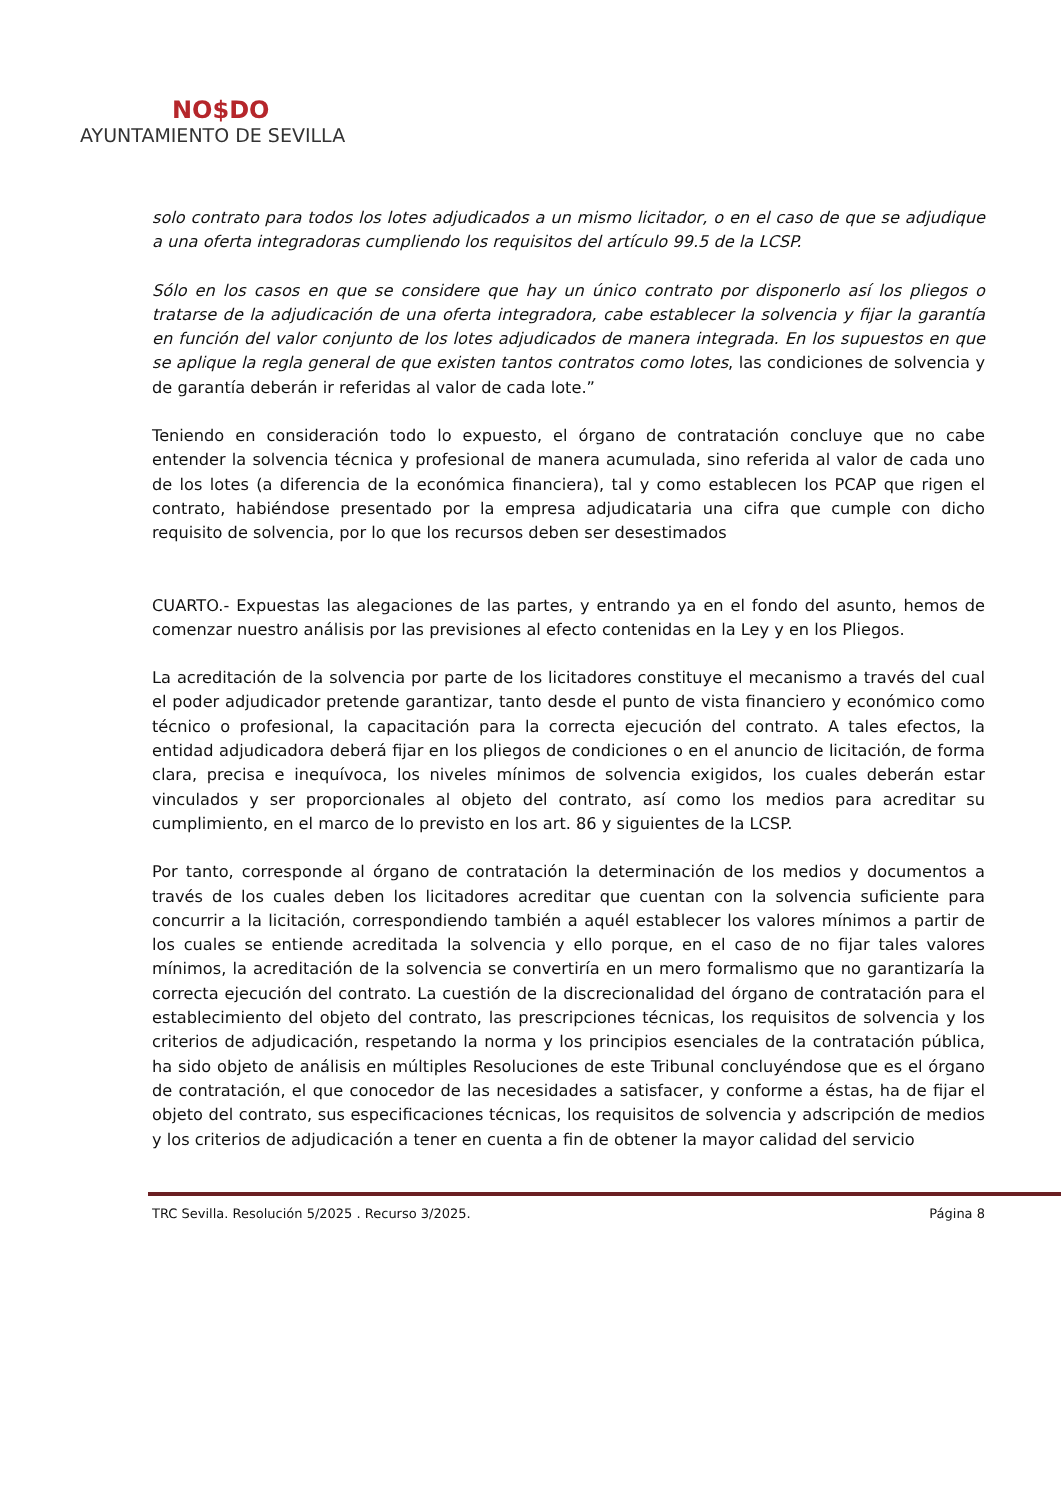NO$DO
AYUNTAMIENTO DE SEVILLA
solo contrato para todos los lotes adjudicados a un mismo licitador, o en el caso de que se adjudique a una oferta integradoras cumpliendo los requisitos del artículo 99.5 de la LCSP.
Sólo en los casos en que se considere que hay un único contrato por disponerlo así los pliegos o tratarse de la adjudicación de una oferta integradora, cabe establecer la solvencia y fijar la garantía en función del valor conjunto de los lotes adjudicados de manera integrada. En los supuestos en que se aplique la regla general de que existen tantos contratos como lotes, las condiciones de solvencia y de garantía deberán ir referidas al valor de cada lote.”
Teniendo en consideración todo lo expuesto, el órgano de contratación concluye que no cabe entender la solvencia técnica y profesional de manera acumulada, sino referida al valor de cada uno de los lotes (a diferencia de la económica financiera), tal y como establecen los PCAP que rigen el contrato, habiéndose presentado por la empresa adjudicataria una cifra que cumple con dicho requisito de solvencia, por lo que los recursos deben ser desestimados
CUARTO.- Expuestas las alegaciones de las partes, y entrando ya en el fondo del asunto, hemos de comenzar nuestro análisis por las previsiones al efecto contenidas en la Ley y en los Pliegos.
La acreditación de la solvencia por parte de los licitadores constituye el mecanismo a través del cual el poder adjudicador pretende garantizar, tanto desde el punto de vista financiero y económico como técnico o profesional, la capacitación para la correcta ejecución del contrato. A tales efectos, la entidad adjudicadora deberá fijar en los pliegos de condiciones o en el anuncio de licitación, de forma clara, precisa e inequívoca, los niveles mínimos de solvencia exigidos, los cuales deberán estar vinculados y ser proporcionales al objeto del contrato, así como los medios para acreditar su cumplimiento, en el marco de lo previsto en los art. 86 y siguientes de la LCSP.
Por tanto, corresponde al órgano de contratación la determinación de los medios y documentos a través de los cuales deben los licitadores acreditar que cuentan con la solvencia suficiente para concurrir a la licitación, correspondiendo también a aquél establecer los valores mínimos a partir de los cuales se entiende acreditada la solvencia y ello porque, en el caso de no fijar tales valores mínimos, la acreditación de la solvencia se convertiría en un mero formalismo que no garantizaría la correcta ejecución del contrato. La cuestión de la discrecionalidad del órgano de contratación para el establecimiento del objeto del contrato, las prescripciones técnicas, los requisitos de solvencia y los criterios de adjudicación, respetando la norma y los principios esenciales de la contratación pública, ha sido objeto de análisis en múltiples Resoluciones de este Tribunal concluyéndose que es el órgano de contratación, el que conocedor de las necesidades a satisfacer, y conforme a éstas, ha de fijar el objeto del contrato, sus especificaciones técnicas, los requisitos de solvencia y adscripción de medios y los criterios de adjudicación a tener en cuenta a fin de obtener la mayor calidad del servicio
TRC Sevilla. Resolución 5/2025 . Recurso 3/2025. Página 8